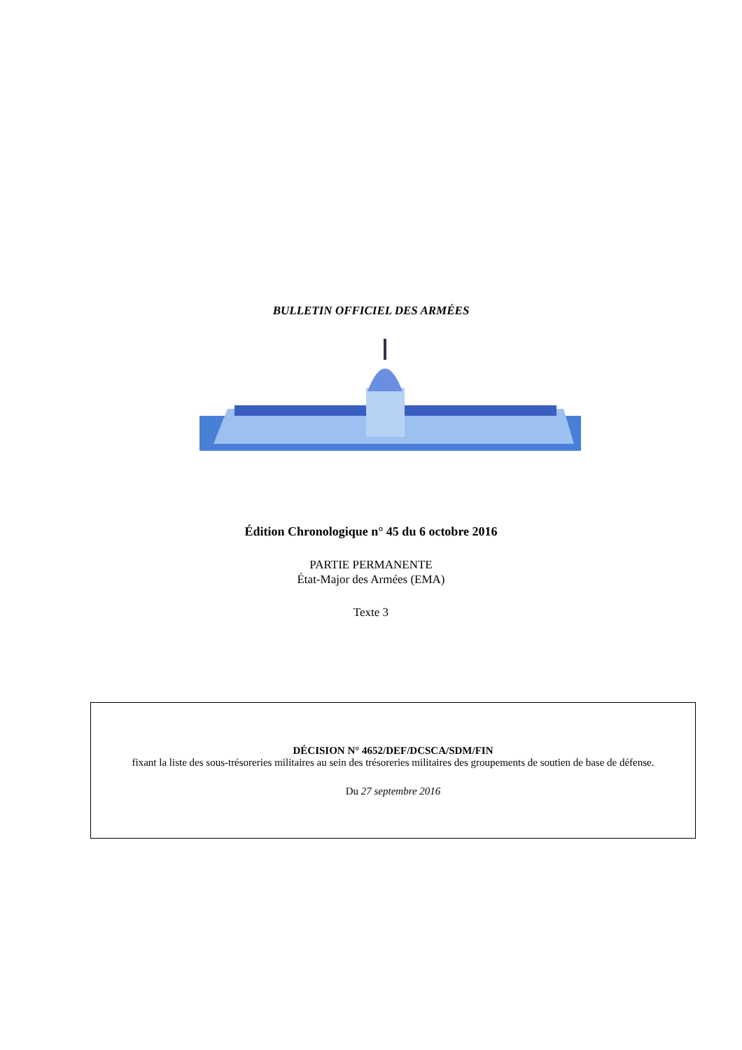BULLETIN OFFICIEL DES ARMÉES
Édition Chronologique n° 45 du 6 octobre 2016
PARTIE PERMANENTE
État-Major des Armées (EMA)
Texte 3
DÉCISION N° 4652/DEF/DCSCA/SDM/FIN
fixant la liste des sous-trésoreries militaires au sein des trésoreries militaires des groupements de soutien de base de défense.
Du 27 septembre 2016